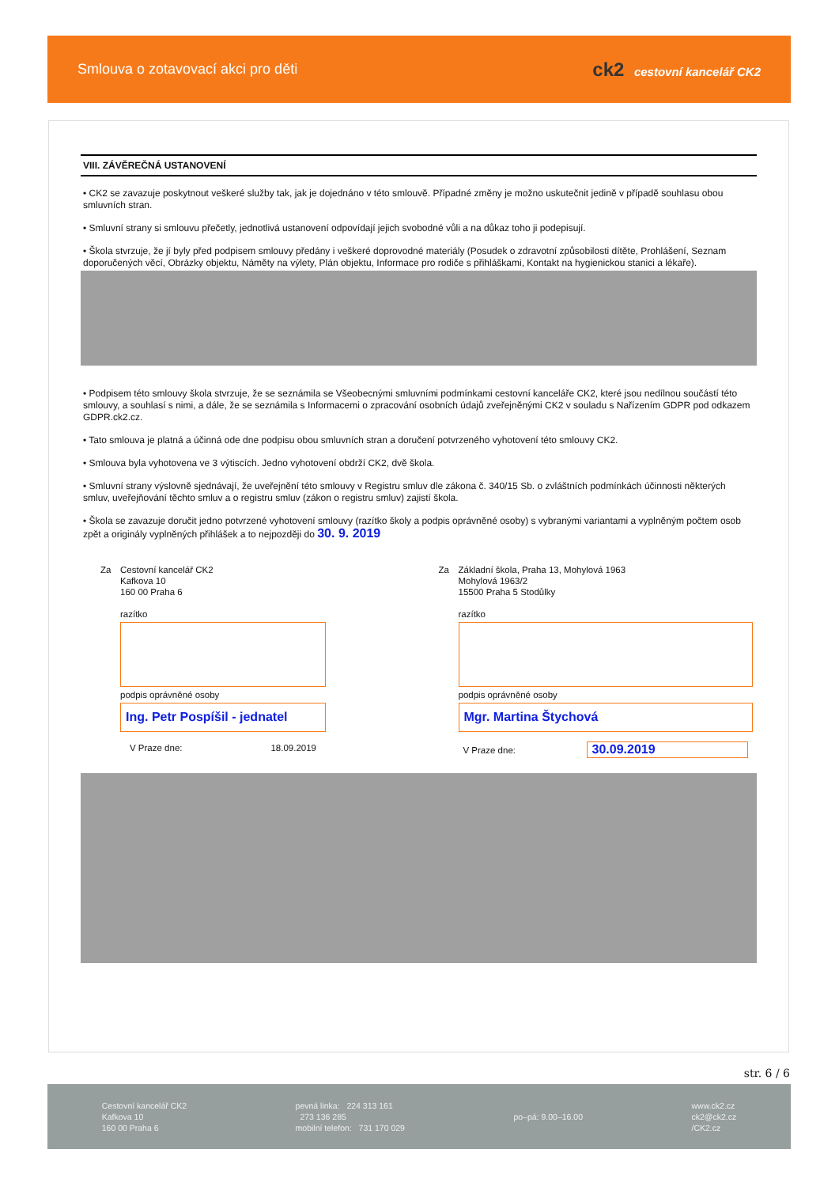Smlouva o zotavovací akci pro děti ck2 cestovní kancelář CK2
VIII. ZÁVĚREČNÁ USTANOVENÍ
• CK2 se zavazuje poskytnout veškeré služby tak, jak je dojednáno v této smlouvě. Případné změny je možno uskutečnit jedině v případě souhlasu obou smluvních stran.
• Smluvní strany si smlouvu přečetly, jednotlivá ustanovení odpovídají jejich svobodné vůli a na důkaz toho ji podepisují.
• Škola stvrzuje, že jí byly před podpisem smlouvy předány i veškeré doprovodné materiály (Posudek o zdravotní způsobilosti dítěte, Prohlášení, Seznam doporučených věcí, Obrázky objektu, Náměty na výlety, Plán objektu, Informace pro rodiče s přihláškami, Kontakt na hygienickou stanici a lékaře).
• Podpisem této smlouvy škola stvrzuje, že se seznámila se Všeobecnými smluvními podmínkami cestovní kanceláře CK2, které jsou nedílnou součástí této smlouvy, a souhlasí s nimi, a dále, že se seznámila s Informacemi o zpracování osobních údajů zveřejněnými CK2 v souladu s Nařízením GDPR pod odkazem GDPR.ck2.cz.
• Tato smlouva je platná a účinná ode dne podpisu obou smluvních stran a doručení potvrzeného vyhotovení této smlouvy CK2.
• Smlouva byla vyhotovena ve 3 výtiscích. Jedno vyhotovení obdrží CK2, dvě škola.
• Smluvní strany výslovně sjednávají, že uveřejnění této smlouvy v Registru smluv dle zákona č. 340/15 Sb. o zvláštních podmínkách účinnosti některých smluv, uveřejňování těchto smluv a o registru smluv (zákon o registru smluv) zajistí škola.
• Škola se zavazuje doručit jedno potvrzené vyhotovení smlouvy (razítko školy a podpis oprávněné osoby) s vybranými variantami a vyplněným počtem osob zpět a originály vyplněných přihlášek a to nejpozději do 30. 9. 2019
Za Cestovní kancelář CK2
Kafkova 10
160 00 Praha 6
razítko
podpis oprávněné osoby
Ing. Petr Pospíšil - jednatel
V Praze dne: 18.09.2019
Za Základní škola, Praha 13, Mohylová 1963
Mohylová 1963/2
15500 Praha 5 Stodůlky
razítko
podpis oprávněné osoby
Mgr. Martina Štychová
V Praze dne: 30.09.2019
str. 6 / 6
Cestovní kancelář CK2
Kafkova 10
160 00 Praha 6
pevná linka: 224 313 161
273 136 285
mobilní telefon: 731 170 029
po–pá: 9.00–16.00
www.ck2.cz
ck2@ck2.cz
/CK2.cz